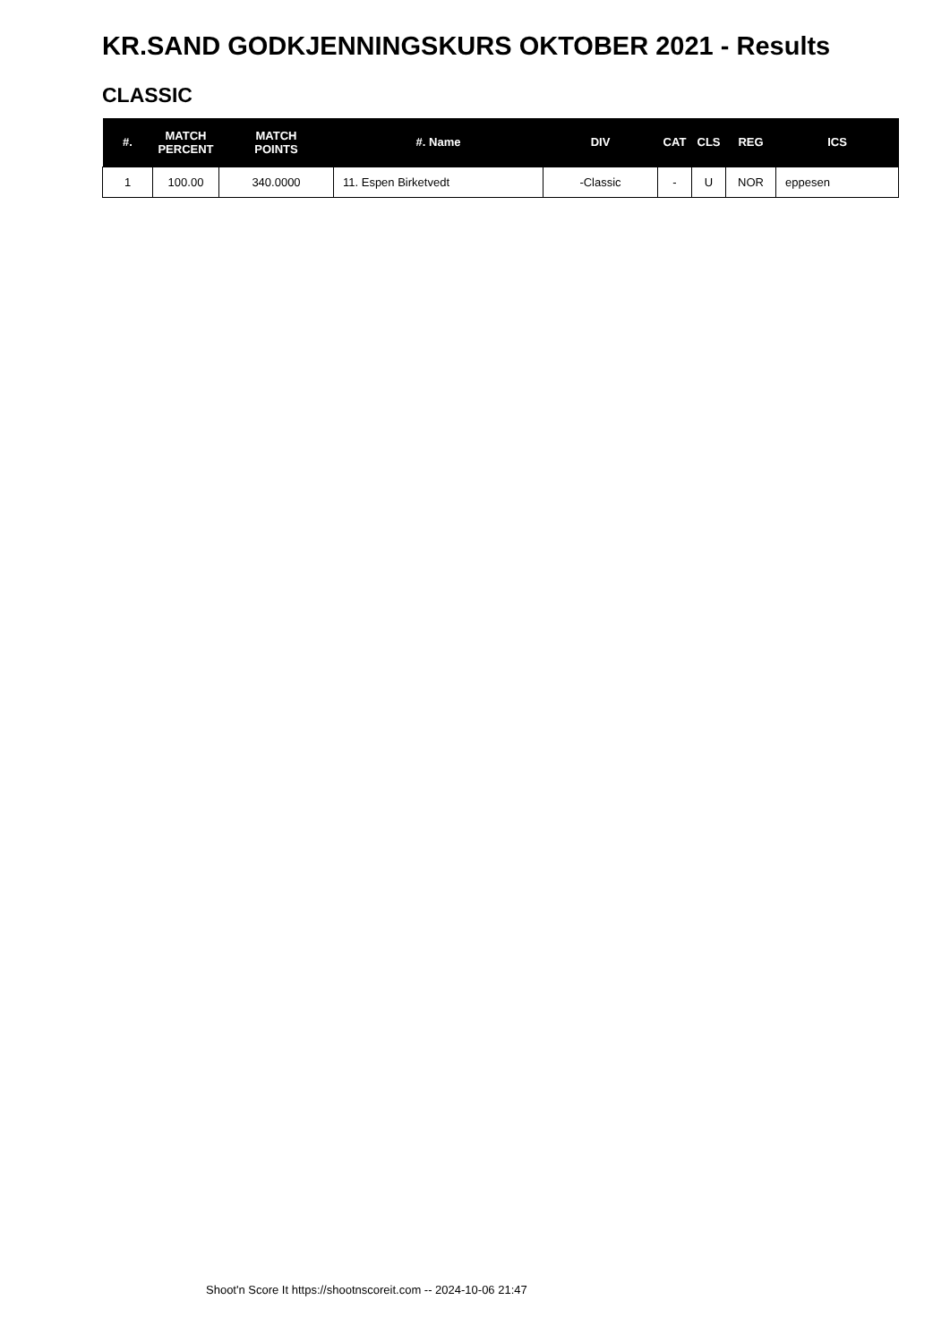KR.SAND GODKJENNINGSKURS OKTOBER 2021 - Results
CLASSIC
| #. | MATCH PERCENT | MATCH POINTS | #. Name | DIV | CAT | CLS | REG | ICS |
| --- | --- | --- | --- | --- | --- | --- | --- | --- |
| 1 | 100.00 | 340.0000 | 11. Espen Birketvedt | -Classic | - | U | NOR | eppesen |
Shoot'n Score It https://shootnscoreit.com -- 2024-10-06 21:47